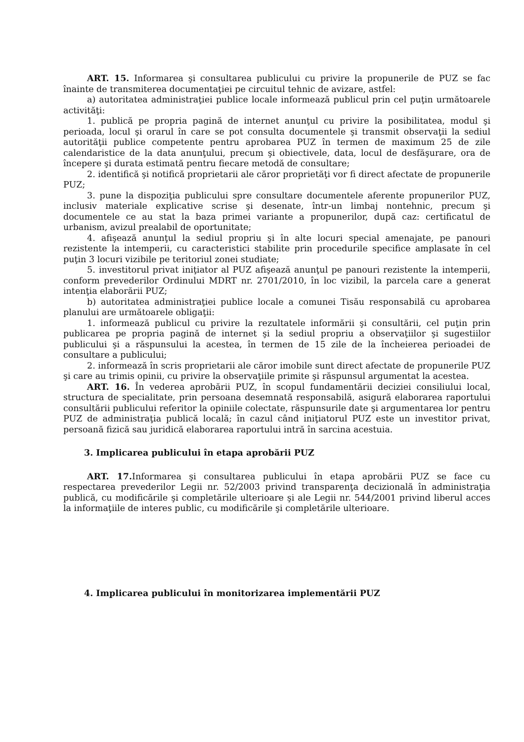ART. 15. Informarea şi consultarea publicului cu privire la propunerile de PUZ se fac înainte de transmiterea documentaţiei pe circuitul tehnic de avizare, astfel:
a) autoritatea administraţiei publice locale informează publicul prin cel puţin următoarele activităţi:
1. publică pe propria pagină de internet anunţul cu privire la posibilitatea, modul şi perioada, locul şi orarul în care se pot consulta documentele şi transmit observaţii la sediul autorităţii publice competente pentru aprobarea PUZ în termen de maximum 25 de zile calendaristice de la data anunţului, precum şi obiectivele, data, locul de desfăşurare, ora de începere şi durata estimată pentru fiecare metodă de consultare;
2. identifică şi notifică proprietarii ale căror proprietăţi vor fi direct afectate de propunerile PUZ;
3. pune la dispoziţia publicului spre consultare documentele aferente propunerilor PUZ, inclusiv materiale explicative scrise şi desenate, într-un limbaj nontehnic, precum şi documentele ce au stat la baza primei variante a propunerilor, după caz: certificatul de urbanism, avizul prealabil de oportunitate;
4. afişează anunţul la sediul propriu şi în alte locuri special amenajate, pe panouri rezistente la intemperii, cu caracteristici stabilite prin procedurile specifice amplasate în cel puţin 3 locuri vizibile pe teritoriul zonei studiate;
5. investitorul privat iniţiator al PUZ afişează anunţul pe panouri rezistente la intemperii, conform prevederilor Ordinului MDRT nr. 2701/2010, în loc vizibil, la parcela care a generat intenţia elaborării PUZ;
b) autoritatea administraţiei publice locale a comunei Tisău responsabilă cu aprobarea planului are următoarele obligaţii:
1. informează publicul cu privire la rezultatele informării şi consultării, cel puţin prin publicarea pe propria pagină de internet şi la sediul propriu a observaţiilor şi sugestiilor publicului şi a răspunsului la acestea, în termen de 15 zile de la încheierea perioadei de consultare a publicului;
2. informează în scris proprietarii ale căror imobile sunt direct afectate de propunerile PUZ şi care au trimis opinii, cu privire la observaţiile primite şi răspunsul argumentat la acestea.
ART. 16. În vederea aprobării PUZ, în scopul fundamentării deciziei consiliului local, structura de specialitate, prin persoana desemnată responsabilă, asigură elaborarea raportului consultării publicului referitor la opiniile colectate, răspunsurile date şi argumentarea lor pentru PUZ de administraţia publică locală; în cazul când iniţiatorul PUZ este un investitor privat, persoană fizică sau juridică elaborarea raportului intră în sarcina acestuia.
3. Implicarea publicului în etapa aprobării PUZ
ART. 17. Informarea şi consultarea publicului în etapa aprobării PUZ se face cu respectarea prevederilor Legii nr. 52/2003 privind transparenţa decizională în administraţia publică, cu modificările şi completările ulterioare şi ale Legii nr. 544/2001 privind liberul acces la informaţiile de interes public, cu modificările şi completările ulterioare.
4. Implicarea publicului în monitorizarea implementării PUZ